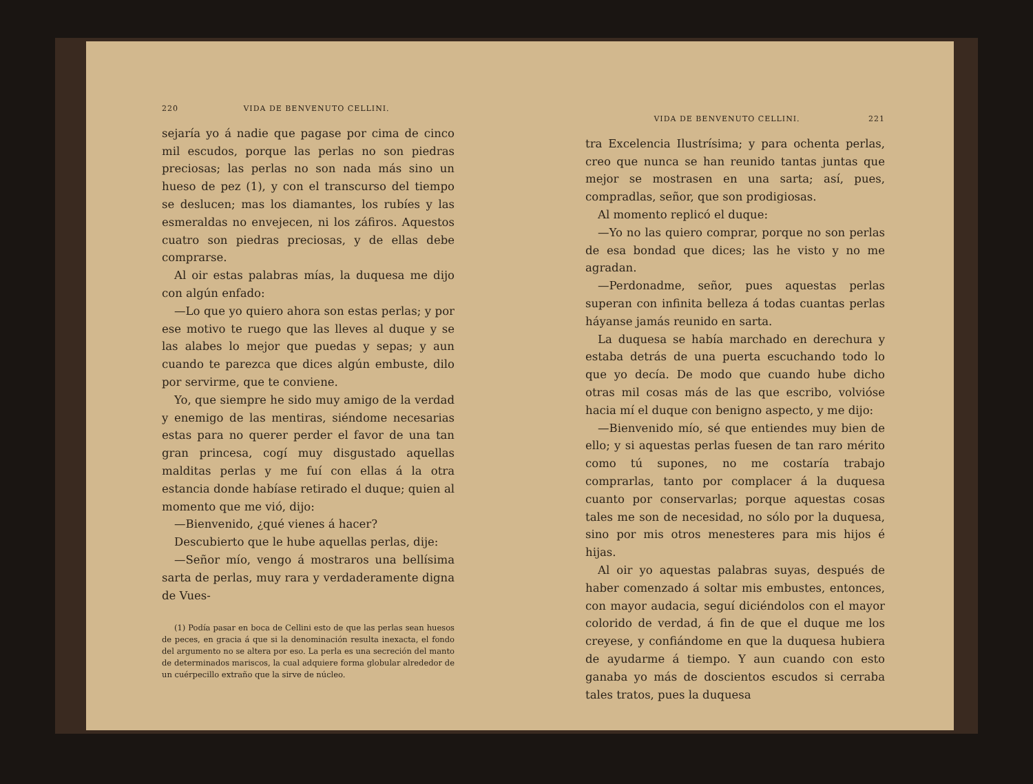220 VIDA DE BENVENUTO CELLINI.
sejaría yo á nadie que pagase por cima de cinco mil escudos, porque las perlas no son piedras preciosas; las perlas no son nada más sino un hueso de pez (1), y con el transcurso del tiempo se deslucen; mas los diamantes, los rubíes y las esmeraldas no envejecen, ni los záfiros. Aquestos cuatro son piedras preciosas, y de ellas debe comprarse.
Al oir estas palabras mías, la duquesa me dijo con algún enfado:
—Lo que yo quiero ahora son estas perlas; y por ese motivo te ruego que las lleves al duque y se las alabes lo mejor que puedas y sepas; y aun cuando te parezca que dices algún embuste, dilo por servirme, que te conviene.
Yo, que siempre he sido muy amigo de la verdad y enemigo de las mentiras, siéndome necesarias estas para no querer perder el favor de una tan gran princesa, cogí muy disgustado aquellas malditas perlas y me fuí con ellas á la otra estancia donde habíase retirado el duque; quien al momento que me vió, dijo:
—Bienvenido, ¿qué vienes á hacer?
Descubierto que le hube aquellas perlas, dije:
—Señor mío, vengo á mostraros una bellísima sarta de perlas, muy rara y verdaderamente digna de Vues-
(1) Podía pasar en boca de Cellini esto de que las perlas sean huesos de peces, en gracia á que si la denominación resulta inexacta, el fondo del argumento no se altera por eso. La perla es una secreción del manto de determinados mariscos, la cual adquiere forma globular alrededor de un cuérpecillo extraño que la sirve de núcleo.
VIDA DE BENVENUTO CELLINI. 221
tra Excelencia Ilustrísima; y para ochenta perlas, creo que nunca se han reunido tantas juntas que mejor se mostrasen en una sarta; así, pues, compradlas, señor, que son prodigiosas.
Al momento replicó el duque:
—Yo no las quiero comprar, porque no son perlas de esa bondad que dices; las he visto y no me agradan.
—Perdonadme, señor, pues aquestas perlas superan con infinita belleza á todas cuantas perlas háyanse jamás reunido en sarta.
La duquesa se había marchado en derechura y estaba detrás de una puerta escuchando todo lo que yo decía. De modo que cuando hube dicho otras mil cosas más de las que escribo, volvióse hacia mí el duque con benigno aspecto, y me dijo:
—Bienvenido mío, sé que entiendes muy bien de ello; y si aquestas perlas fuesen de tan raro mérito como tú supones, no me costaría trabajo comprarlas, tanto por complacer á la duquesa cuanto por conservarlas; porque aquestas cosas tales me son de necesidad, no sólo por la duquesa, sino por mis otros menesteres para mis hijos é hijas.
Al oir yo aquestas palabras suyas, después de haber comenzado á soltar mis embustes, entonces, con mayor audacia, seguí diciéndolos con el mayor colorido de verdad, á fin de que el duque me los creyese, y confiándome en que la duquesa hubiera de ayudarme á tiempo. Y aun cuando con esto ganaba yo más de doscientos escudos si cerraba tales tratos, pues la duquesa